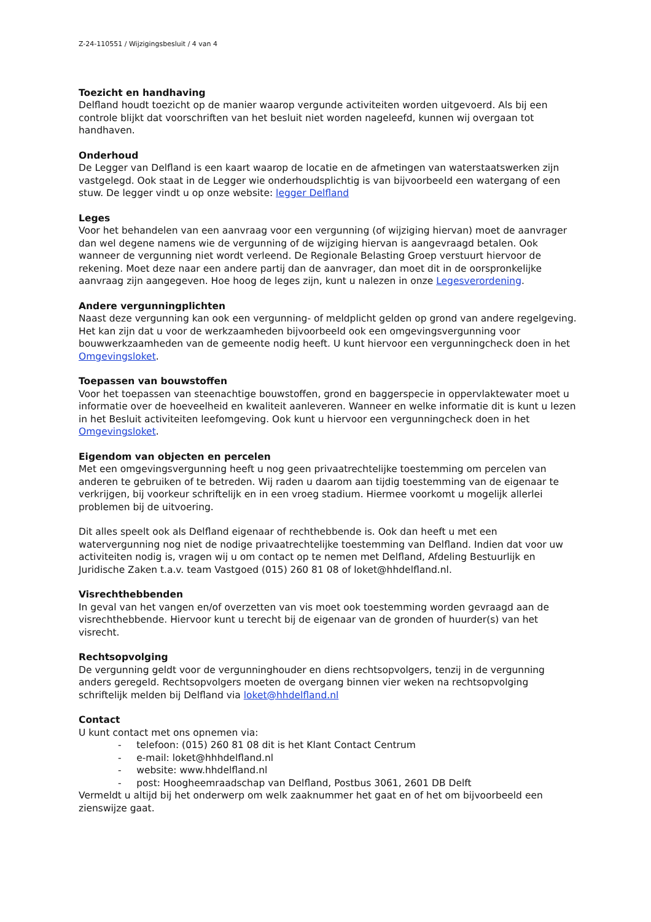Z-24-110551 / Wijzigingsbesluit / 4 van 4
Toezicht en handhaving
Delfland houdt toezicht op de manier waarop vergunde activiteiten worden uitgevoerd. Als bij een controle blijkt dat voorschriften van het besluit niet worden nageleefd, kunnen wij overgaan tot handhaven.
Onderhoud
De Legger van Delfland is een kaart waarop de locatie en de afmetingen van waterstaatswerken zijn vastgelegd. Ook staat in de Legger wie onderhoudsplichtig is van bijvoorbeeld een watergang of een stuw. De legger vindt u op onze website: legger Delfland
Leges
Voor het behandelen van een aanvraag voor een vergunning (of wijziging hiervan) moet de aanvrager dan wel degene namens wie de vergunning of de wijziging hiervan is aangevraagd betalen. Ook wanneer de vergunning niet wordt verleend. De Regionale Belasting Groep verstuurt hiervoor de rekening. Moet deze naar een andere partij dan de aanvrager, dan moet dit in de oorspronkelijke aanvraag zijn aangegeven. Hoe hoog de leges zijn, kunt u nalezen in onze Legesverordening.
Andere vergunningplichten
Naast deze vergunning kan ook een vergunning- of meldplicht gelden op grond van andere regelgeving. Het kan zijn dat u voor de werkzaamheden bijvoorbeeld ook een omgevingsvergunning voor bouwwerkzaamheden van de gemeente nodig heeft. U kunt hiervoor een vergunningcheck doen in het Omgevingsloket.
Toepassen van bouwstoffen
Voor het toepassen van steenachtige bouwstoffen, grond en baggerspecie in oppervlaktewater moet u informatie over de hoeveelheid en kwaliteit aanleveren. Wanneer en welke informatie dit is kunt u lezen in het Besluit activiteiten leefomgeving. Ook kunt u hiervoor een vergunningcheck doen in het Omgevingsloket.
Eigendom van objecten en percelen
Met een omgevingsvergunning heeft u nog geen privaatrechtelijke toestemming om percelen van anderen te gebruiken of te betreden. Wij raden u daarom aan tijdig toestemming van de eigenaar te verkrijgen, bij voorkeur schriftelijk en in een vroeg stadium. Hiermee voorkomt u mogelijk allerlei problemen bij de uitvoering.
Dit alles speelt ook als Delfland eigenaar of rechthebbende is. Ook dan heeft u met een watervergunning nog niet de nodige privaatrechtelijke toestemming van Delfland. Indien dat voor uw activiteiten nodig is, vragen wij u om contact op te nemen met Delfland, Afdeling Bestuurlijk en Juridische Zaken t.a.v. team Vastgoed (015) 260 81 08 of loket@hhdelfland.nl.
Visrechthebbenden
In geval van het vangen en/of overzetten van vis moet ook toestemming worden gevraagd aan de visrechthebbende. Hiervoor kunt u terecht bij de eigenaar van de gronden of huurder(s) van het visrecht.
Rechtsopvolging
De vergunning geldt voor de vergunninghouder en diens rechtsopvolgers, tenzij in de vergunning anders geregeld. Rechtsopvolgers moeten de overgang binnen vier weken na rechtsopvolging schriftelijk melden bij Delfland via loket@hhdelfland.nl
Contact
U kunt contact met ons opnemen via:
- telefoon: (015) 260 81 08 dit is het Klant Contact Centrum
- e-mail: loket@hhhdelfland.nl
- website: www.hhdelfland.nl
- post: Hoogheemraadschap van Delfland, Postbus 3061, 2601 DB Delft
Vermeldt u altijd bij het onderwerp om welk zaaknummer het gaat en of het om bijvoorbeeld een zienswijze gaat.